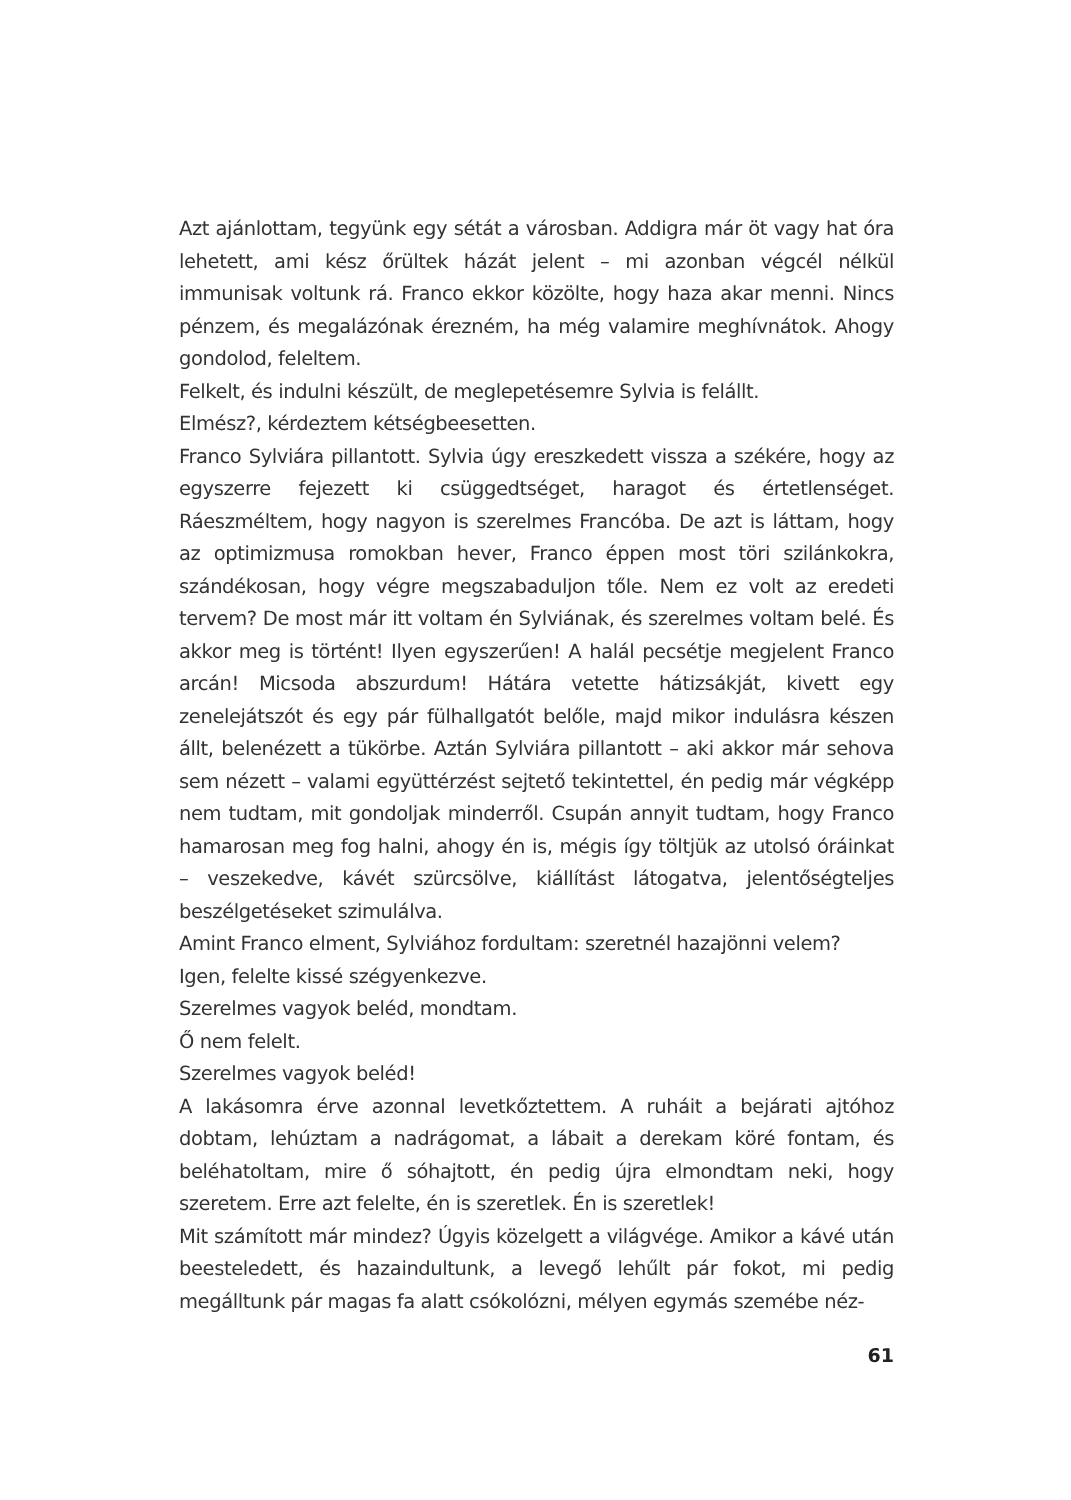Azt ajánlottam, tegyünk egy sétát a városban. Addigra már öt vagy hat óra lehetett, ami kész őrültek házát jelent – mi azonban végcél nélkül immunisak voltunk rá. Franco ekkor közölte, hogy haza akar menni. Nincs pénzem, és megalázónak érezném, ha még valamire meghívnátok. Ahogy gondolod, feleltem.
Felkelt, és indulni készült, de meglepetésemre Sylvia is felállt.
Elmész?, kérdeztem kétségbeesetten.
Franco Sylviára pillantott. Sylvia úgy ereszkedett vissza a székére, hogy az egyszerre fejezett ki csüggedtséget, haragot és értetlenséget. Ráeszméltem, hogy nagyon is szerelmes Francóba. De azt is láttam, hogy az optimizmusa romokban hever, Franco éppen most töri szilánkokra, szándékosan, hogy végre megszabaduljon tőle. Nem ez volt az eredeti tervem? De most már itt voltam én Sylviának, és szerelmes voltam belé. És akkor meg is történt! Ilyen egyszerűen! A halál pecsétje megjelent Franco arcán! Micsoda abszurdum! Hátára vetette hátizsákját, kivett egy zenelejátszót és egy pár fülhallgatót belőle, majd mikor indulásra készen állt, belenézett a tükörbe. Aztán Sylviára pillantott – aki akkor már sehova sem nézett – valami együttérzést sejtető tekintettel, én pedig már végképp nem tudtam, mit gondoljak minderről. Csupán annyit tudtam, hogy Franco hamarosan meg fog halni, ahogy én is, mégis így töltjük az utolsó óráinkat – veszekedve, kávét szürcsölve, kiállítást látogatva, jelentőségteljes beszélgetéseket szimulálva.
Amint Franco elment, Sylviához fordultam: szeretnél hazajönni velem?
Igen, felelte kissé szégyenkezve.
Szerelmes vagyok beléd, mondtam.
Ő nem felelt.
Szerelmes vagyok beléd!
A lakásomra érve azonnal levetkőztettem. A ruháit a bejárati ajtóhoz dobtam, lehúztam a nadrágomat, a lábait a derekam köré fontam, és beléhatoltam, mire ő sóhajtott, én pedig újra elmondtam neki, hogy szeretem. Erre azt felelte, én is szeretlek. Én is szeretlek!
Mit számított már mindez? Úgyis közelgett a világvége. Amikor a kávé után beesteledett, és hazaindultunk, a levegő lehűlt pár fokot, mi pedig megálltunk pár magas fa alatt csókolózni, mélyen egymás szemébe néz-
61